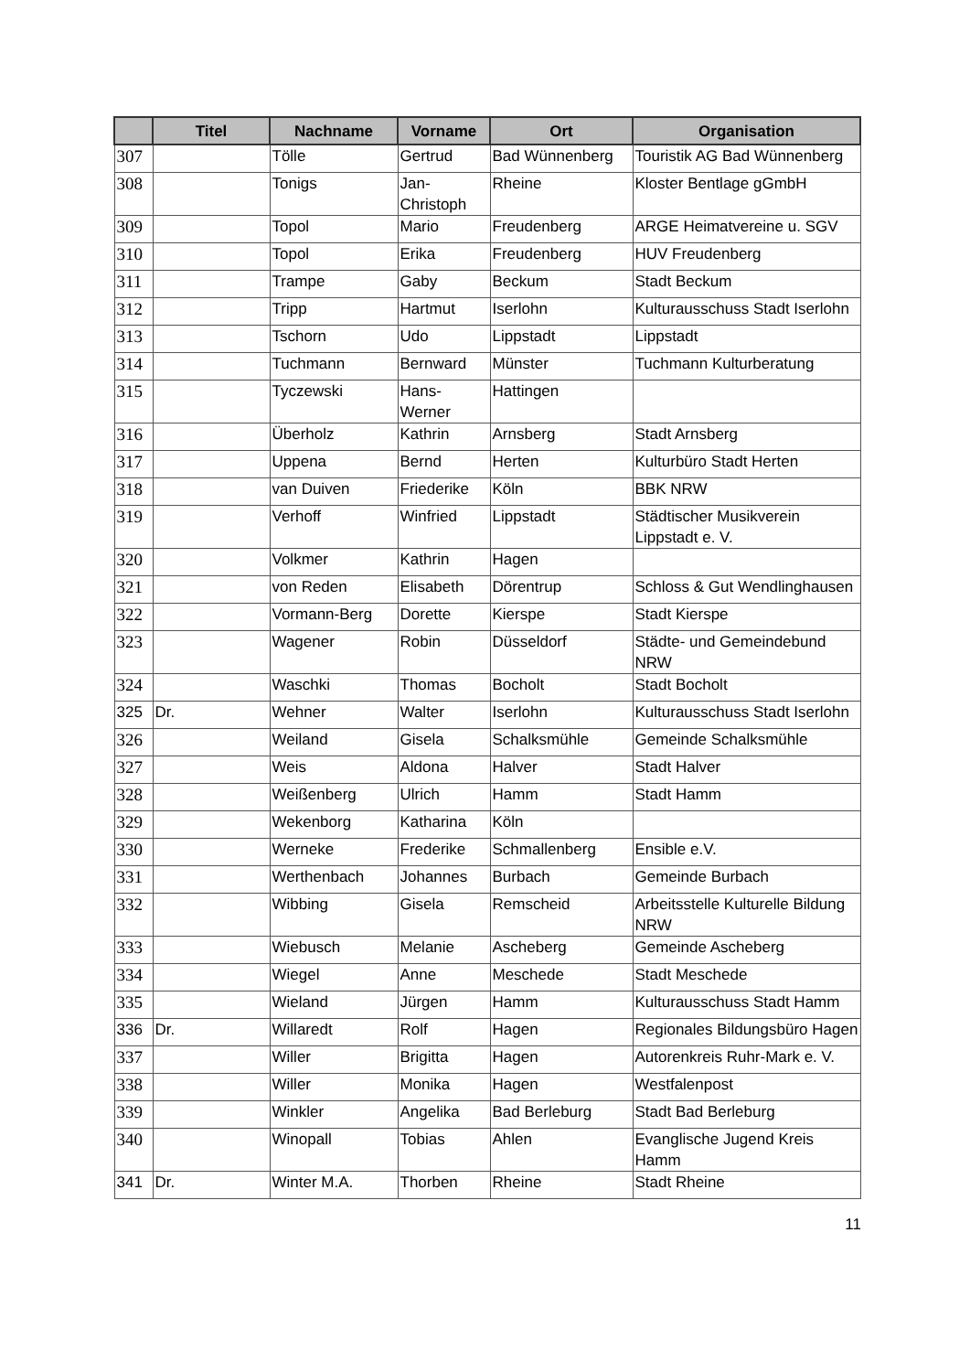| | Titel | Nachname | Vorname | Ort | Organisation |
| --- | --- | --- | --- | --- | --- |
| 307 | | Tölle | Gertrud | Bad Wünnenberg | Touristik AG Bad Wünnenberg |
| 308 | | Tonigs | Jan-Christoph | Rheine | Kloster Bentlage gGmbH |
| 309 | | Topol | Mario | Freudenberg | ARGE Heimatvereine u. SGV |
| 310 | | Topol | Erika | Freudenberg | HUV Freudenberg |
| 311 | | Trampe | Gaby | Beckum | Stadt Beckum |
| 312 | | Tripp | Hartmut | Iserlohn | Kulturausschuss Stadt Iserlohn |
| 313 | | Tschorn | Udo | Lippstadt | Lippstadt |
| 314 | | Tuchmann | Bernward | Münster | Tuchmann Kulturberatung |
| 315 | | Tyczewski | Hans-Werner | Hattingen | |
| 316 | | Überholz | Kathrin | Arnsberg | Stadt Arnsberg |
| 317 | | Uppena | Bernd | Herten | Kulturbüro Stadt Herten |
| 318 | | van Duiven | Friederike | Köln | BBK NRW |
| 319 | | Verhoff | Winfried | Lippstadt | Städtischer Musikverein Lippstadt e. V. |
| 320 | | Volkmer | Kathrin | Hagen | |
| 321 | | von Reden | Elisabeth | Dörentrup | Schloss & Gut Wendlinghausen |
| 322 | | Vormann-Berg | Dorette | Kierspe | Stadt Kierspe |
| 323 | | Wagener | Robin | Düsseldorf | Städte- und Gemeindebund NRW |
| 324 | | Waschki | Thomas | Bocholt | Stadt Bocholt |
| 325 | Dr. | Wehner | Walter | Iserlohn | Kulturausschuss Stadt Iserlohn |
| 326 | | Weiland | Gisela | Schalksmühle | Gemeinde Schalksmühle |
| 327 | | Weis | Aldona | Halver | Stadt Halver |
| 328 | | Weißenberg | Ulrich | Hamm | Stadt Hamm |
| 329 | | Wekenborg | Katharina | Köln | |
| 330 | | Werneke | Frederike | Schmallenberg | Ensible e.V. |
| 331 | | Werthenbach | Johannes | Burbach | Gemeinde Burbach |
| 332 | | Wibbing | Gisela | Remscheid | Arbeitsstelle Kulturelle Bildung NRW |
| 333 | | Wiebusch | Melanie | Ascheberg | Gemeinde Ascheberg |
| 334 | | Wiegel | Anne | Meschede | Stadt Meschede |
| 335 | | Wieland | Jürgen | Hamm | Kulturausschuss Stadt Hamm |
| 336 | Dr. | Willaredt | Rolf | Hagen | Regionales Bildungsbüro Hagen |
| 337 | | Willer | Brigitta | Hagen | Autorenkreis Ruhr-Mark e. V. |
| 338 | | Willer | Monika | Hagen | Westfalenpost |
| 339 | | Winkler | Angelika | Bad Berleburg | Stadt Bad Berleburg |
| 340 | | Winopall | Tobias | Ahlen | Evanglische Jugend Kreis Hamm |
| 341 | Dr. | Winter M.A. | Thorben | Rheine | Stadt Rheine |
11